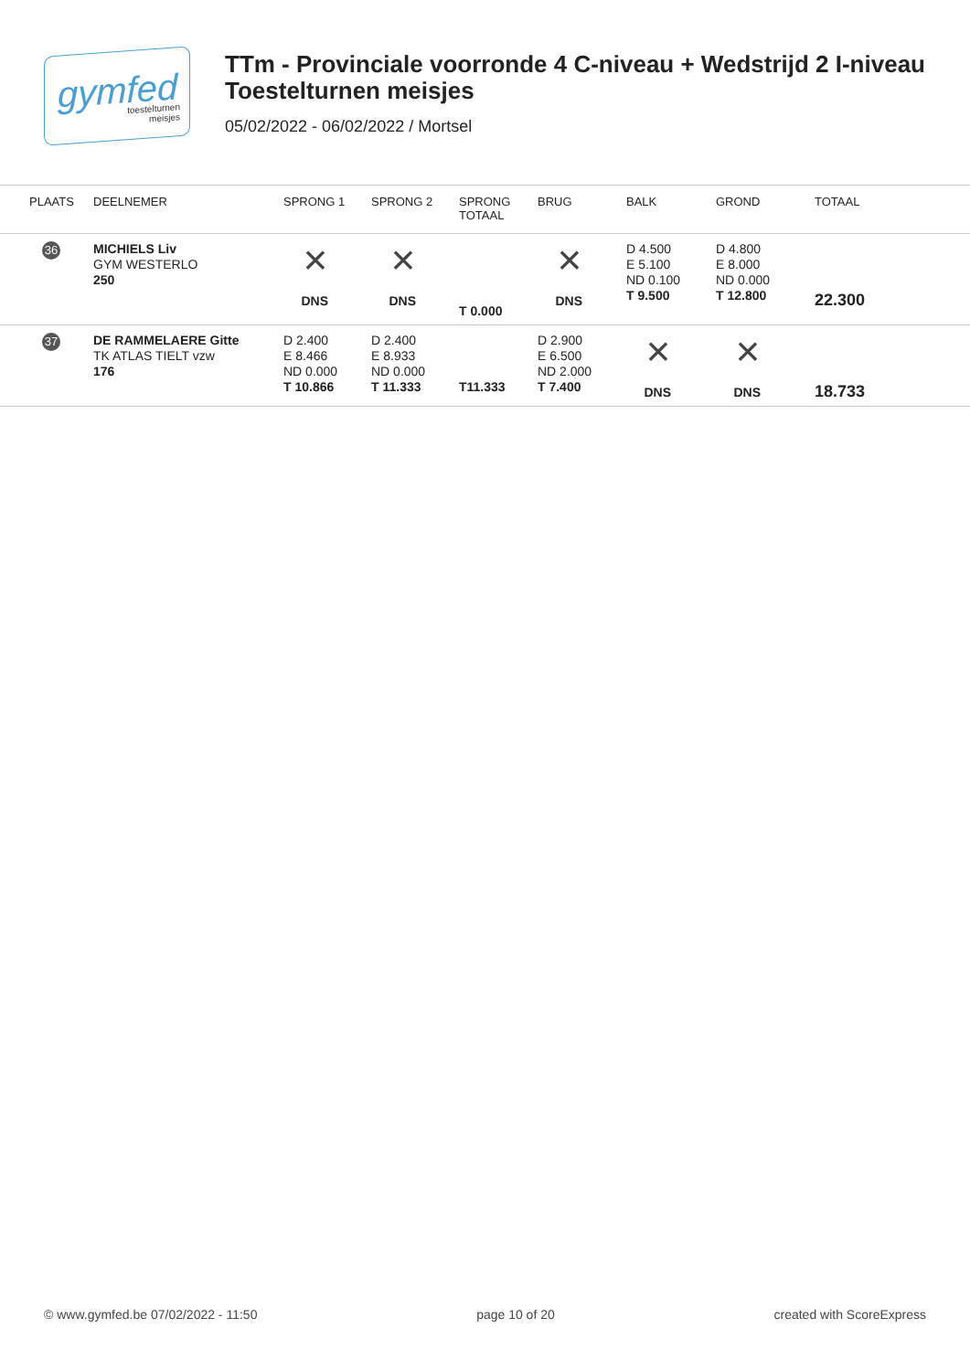gymfed
toestelturnen
meisjes
TTm - Provinciale voorronde 4 C-niveau + Wedstrijd 2 I-niveau
Toestelturnen meisjes
05/02/2022 - 06/02/2022 / Mortsel
| PLAATS | DEELNEMER | SPRONG 1 | SPRONG 2 | SPRONG TOTAAL | BRUG | BALK | GROND | TOTAAL |
| --- | --- | --- | --- | --- | --- | --- | --- | --- |
| 36 | MICHIELS Liv GYM WESTERLO 250 | × DNS | × DNS | T 0.000 | × DNS | D 4.500 E 5.100 ND 0.100 T 9.500 | D 4.800 E 8.000 ND 0.000 T 12.800 | 22.300 |
| 37 | DE RAMMELAERE Gitte TK ATLAS TIELT vzw 176 | D 2.400 E 8.466 ND 0.000 T 10.866 | D 2.400 E 8.933 ND 0.000 T 11.333 | T11.333 | D 2.900 E 6.500 ND 2.000 T 7.400 | × DNS | × DNS | 18.733 |
© www.gymfed.be 07/02/2022 - 11:50 page 10 of 20 created with ScoreExpress